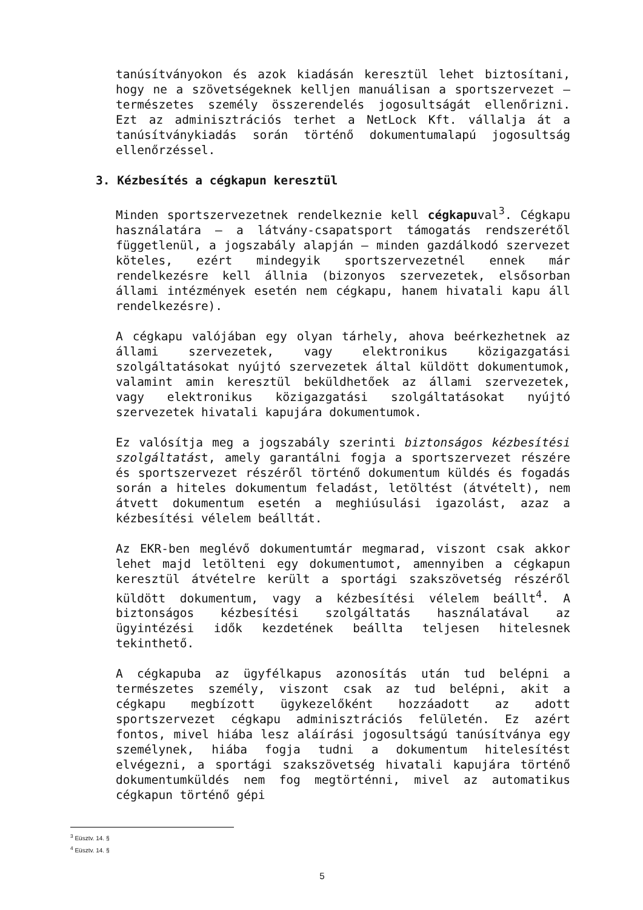tanúsítványokon és azok kiadásán keresztül lehet biztosítani, hogy ne a szövetségeknek kelljen manuálisan a sportszervezet – természetes személy összerendelés jogosultságát ellenőrizni. Ezt az adminisztrációs terhet a NetLock Kft. vállalja át a tanúsítványkiadás során történő dokumentumalapú jogosultság ellenőrzéssel.
3. Kézbesítés a cégkapun keresztül
Minden sportszervezetnek rendelkeznie kell cégkapuval<sup>3</sup>. Cégkapu használatára – a látvány-csapatsport támogatás rendszerétől függetlenül, a jogszabály alapján – minden gazdálkodó szervezet köteles, ezért mindegyik sportszervezetnél ennek már rendelkezésre kell állnia (bizonyos szervezetek, elsősorban állami intézmények esetén nem cégkapu, hanem hivatali kapu áll rendelkezésre).
A cégkapu valójában egy olyan tárhely, ahova beérkezhetnek az állami szervezetek, vagy elektronikus közigazgatási szolgáltatásokat nyújtó szervezetek által küldött dokumentumok, valamint amin keresztül beküldhetőek az állami szervezetek, vagy elektronikus közigazgatási szolgáltatásokat nyújtó szervezetek hivatali kapujára dokumentumok.
Ez valósítja meg a jogszabály szerinti biztonságos kézbesítési szolgáltatást, amely garantálni fogja a sportszervezet részére és sportszervezet részéről történő dokumentum küldés és fogadás során a hiteles dokumentum feladást, letöltést (átvételt), nem átvett dokumentum esetén a meghiúsulási igazolást, azaz a kézbesítési vélelem beálltát.
Az EKR-ben meglévő dokumentumtár megmarad, viszont csak akkor lehet majd letölteni egy dokumentumot, amennyiben a cégkapun keresztül átvételre került a sportági szakszövetség részéről küldött dokumentum, vagy a kézbesítési vélelem beállt<sup>4</sup>. A biztonságos kézbesítési szolgáltatás használatával az ügyintézési idők kezdetének beállta teljesen hitelesnek tekinthető.
A cégkapuba az ügyfélkapus azonosítás után tud belépni a természetes személy, viszont csak az tud belépni, akit a cégkapu megbízott ügykezelőként hozzáadott az adott sportszervezet cégkapu adminisztrációs felületén. Ez azért fontos, mivel hiába lesz aláírási jogosultságú tanúsítványa egy személynek, hiába fogja tudni a dokumentum hitelesítést elvégezni, a sportági szakszövetség hivatali kapujára történő dokumentumküldés nem fog megtörténni, mivel az automatikus cégkapun történő gépi
<sup>3</sup> Eüsztv. 14. §
<sup>4</sup> Eüsztv. 14. §
5